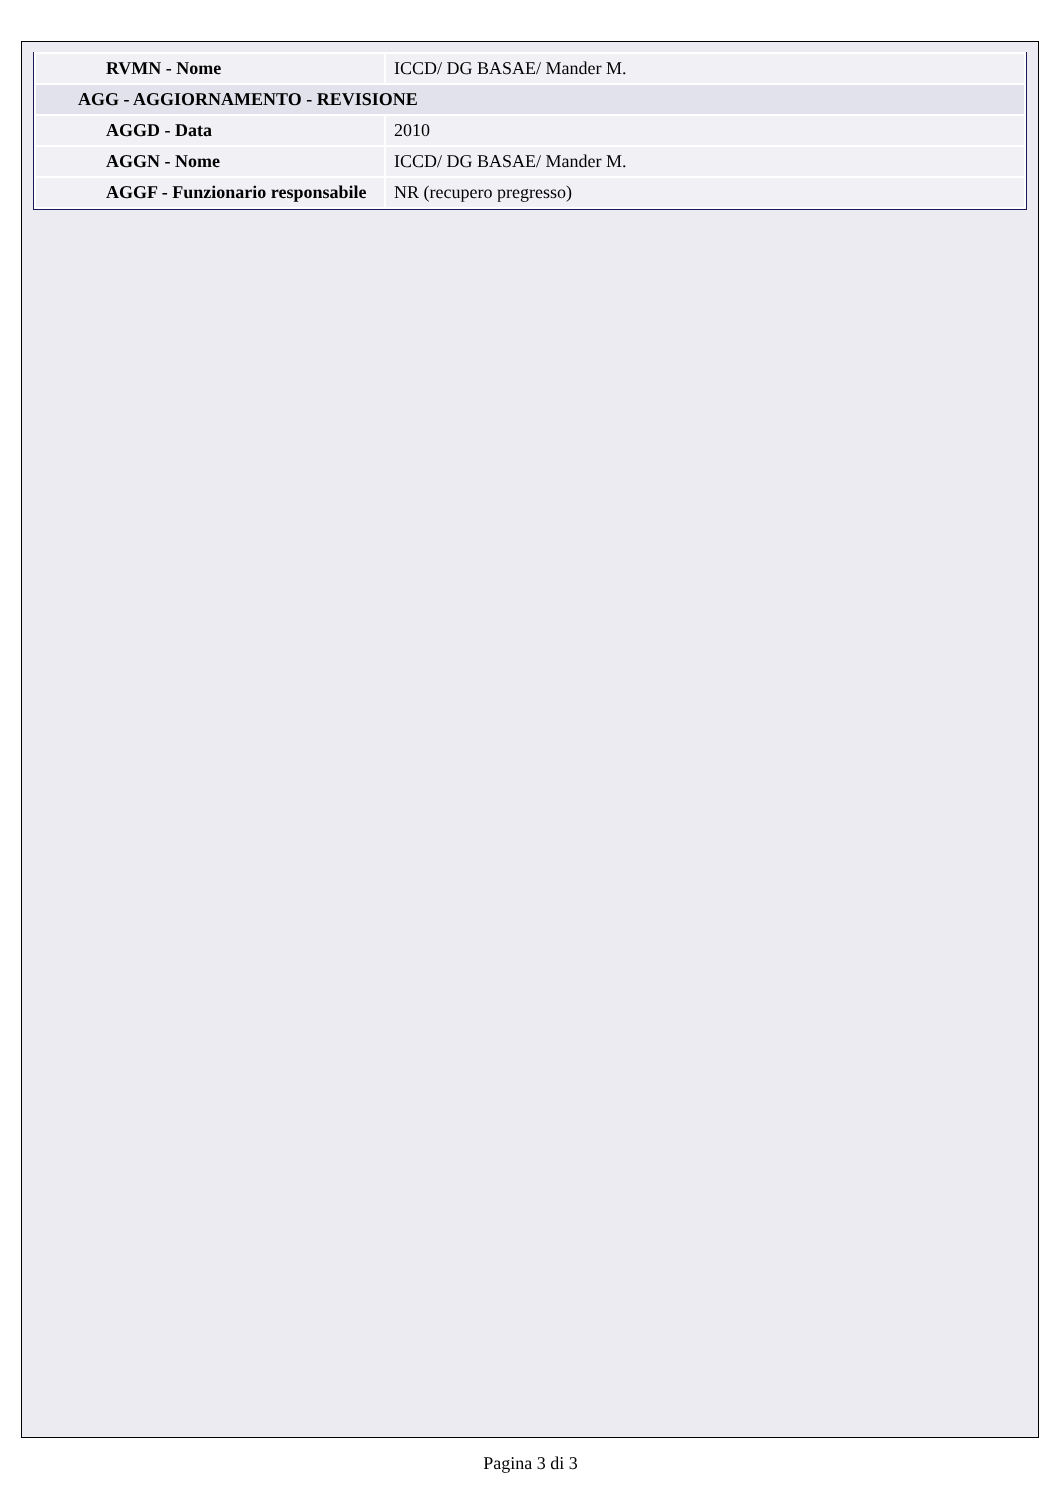| RVMN - Nome | ICCD/ DG BASAE/ Mander M. |
| AGG - AGGIORNAMENTO - REVISIONE | |
| AGGD - Data | 2010 |
| AGGN - Nome | ICCD/ DG BASAE/ Mander M. |
| AGGF - Funzionario responsabile | NR (recupero pregresso) |
Pagina 3 di 3